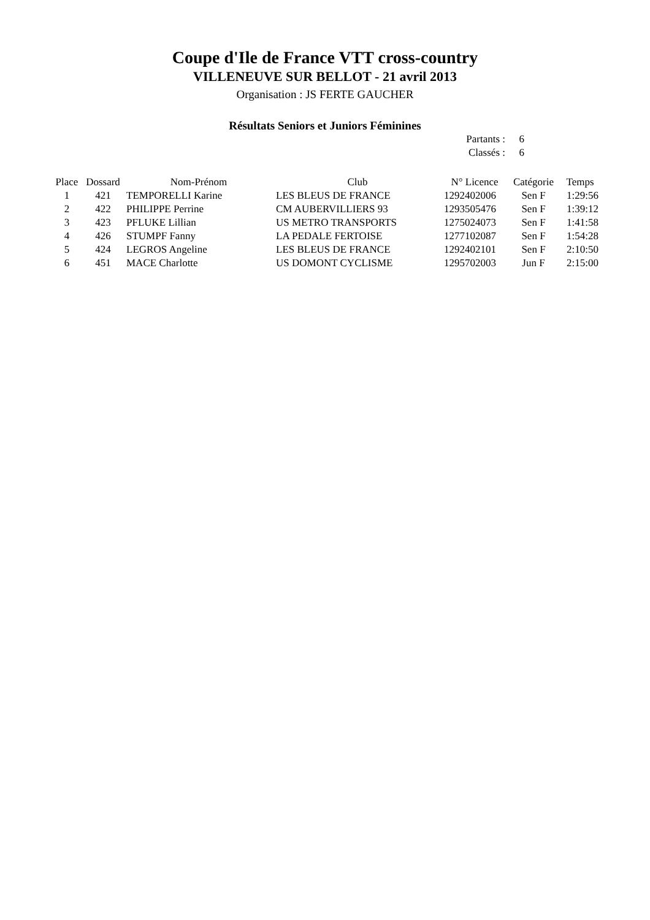Coupe d'Ile de France VTT cross-country
VILLENEUVE SUR BELLOT - 21 avril 2013
Organisation : JS FERTE GAUCHER
Résultats Seniors et Juniors Féminines
Partants : 6
Classés : 6
| Place | Dossard | Nom-Prénom | Club | N° Licence | Catégorie | Temps |
| --- | --- | --- | --- | --- | --- | --- |
| 1 | 421 | TEMPORELLI Karine | LES BLEUS DE FRANCE | 1292402006 | Sen F | 1:29:56 |
| 2 | 422 | PHILIPPE Perrine | CM AUBERVILLIERS 93 | 1293505476 | Sen F | 1:39:12 |
| 3 | 423 | PFLUKE Lillian | US METRO TRANSPORTS | 1275024073 | Sen F | 1:41:58 |
| 4 | 426 | STUMPF Fanny | LA PEDALE FERTOISE | 1277102087 | Sen F | 1:54:28 |
| 5 | 424 | LEGROS Angeline | LES BLEUS DE FRANCE | 1292402101 | Sen F | 2:10:50 |
| 6 | 451 | MACE Charlotte | US DOMONT CYCLISME | 1295702003 | Jun F | 2:15:00 |